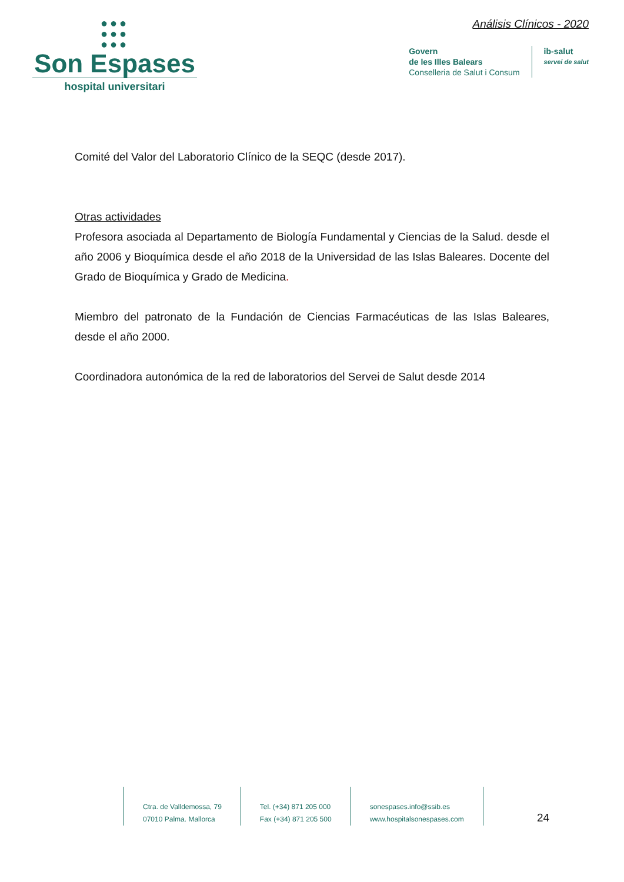●●●
●●●
●●●
Son Espases
hospital universitari
Análisis Clínicos - 2020
Govern
de les Illes Balears
Conselleria de Salut i Consum
ib-salut
servei de salut
Comité del Valor del Laboratorio Clínico de la SEQC (desde 2017).
Otras actividades
Profesora asociada al Departamento de Biología Fundamental y Ciencias de la Salud. desde el año 2006 y Bioquímica desde el año 2018 de la Universidad de las Islas Baleares. Docente del Grado de Bioquímica y Grado de Medicina.
Miembro del patronato de la Fundación de Ciencias Farmacéuticas de las Islas Baleares, desde el año 2000.
Coordinadora autonómica de la red de laboratorios del Servei de Salut desde 2014
Ctra. de Valldemossa, 79
07010 Palma. Mallorca
Tel. (+34) 871 205 000
Fax (+34) 871 205 500
sonespases.info@ssib.es
www.hospitalsonespases.com
24